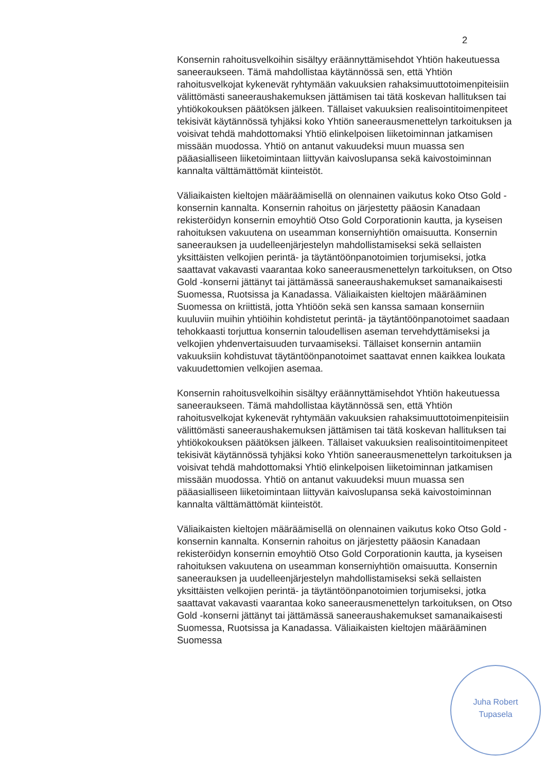2
Konsernin rahoitusvelkoihin sisältyy eräännyttämisehdot Yhtiön hakeutuessa saneeraukseen. Tämä mahdollistaa käytännössä sen, että Yhtiön rahoitusvelkojat kykenevät ryhtymään vakuuksien rahaksimuuttotoimenpiteisiin välittömästi saneeraushakemuksen jättämisen tai tätä koskevan hallituksen tai yhtiökokouksen päätöksen jälkeen. Tällaiset vakuuksien realisointitoimenpiteet tekisivät käytännössä tyhjäksi koko Yhtiön saneerausmenettelyn tarkoituksen ja voisivat tehdä mahdottomaksi Yhtiö elinkelpoisen liiketoiminnan jatkamisen missään muodossa. Yhtiö on antanut vakuudeksi muun muassa sen pääasialliseen liiketoimintaan liittyvän kaivoslupansa sekä kaivostoiminnan kannalta välttämättömät kiinteistöt.
Väliaikaisten kieltojen määräämisellä on olennainen vaikutus koko Otso Gold -konsernin kannalta. Konsernin rahoitus on järjestetty pääosin Kanadaan rekisteröidyn konsernin emoyhtiö Otso Gold Corporationin kautta, ja kyseisen rahoituksen vakuutena on useamman konserniyhtiön omaisuutta. Konsernin saneerauksen ja uudelleenjärjestelyn mahdollistamiseksi sekä sellaisten yksittäisten velkojien perintä- ja täytäntöönpanotoimien torjumiseksi, jotka saattavat vakavasti vaarantaa koko saneerausmenettelyn tarkoituksen, on Otso Gold -konserni jättänyt tai jättämässä saneeraushakemukset samanaikaisesti Suomessa, Ruotsissa ja Kanadassa. Väliaikaisten kieltojen määrääminen Suomessa on kriittistä, jotta Yhtiöön sekä sen kanssa samaan konserniin kuuluviin muihin yhtiöihin kohdistetut perintä- ja täytäntöönpanotoimet saadaan tehokkaasti torjuttua konsernin taloudellisen aseman tervehdyttämiseksi ja velkojien yhdenvertaisuuden turvaamiseksi. Tällaiset konsernin antamiin vakuuksiin kohdistuvat täytäntöönpanotoimet saattavat ennen kaikkea loukata vakuudettomien velkojien asemaa.
Konsernin rahoitusvelkoihin sisältyy eräännyttämisehdot Yhtiön hakeutuessa saneeraukseen. Tämä mahdollistaa käytännössä sen, että Yhtiön rahoitusvelkojat kykenevät ryhtymään vakuuksien rahaksimuuttotoimenpiteisiin välittömästi saneeraushakemuksen jättämisen tai tätä koskevan hallituksen tai yhtiökokouksen päätöksen jälkeen. Tällaiset vakuuksien realisointitoimenpiteet tekisivät käytännössä tyhjäksi koko Yhtiön saneerausmenettelyn tarkoituksen ja voisivat tehdä mahdottomaksi Yhtiö elinkelpoisen liiketoiminnan jatkamisen missään muodossa. Yhtiö on antanut vakuudeksi muun muassa sen pääasialliseen liiketoimintaan liittyvän kaivoslupansa sekä kaivostoiminnan kannalta välttämättömät kiinteistöt.
Väliaikaisten kieltojen määräämisellä on olennainen vaikutus koko Otso Gold -konsernin kannalta. Konsernin rahoitus on järjestetty pääosin Kanadaan rekisteröidyn konsernin emoyhtiö Otso Gold Corporationin kautta, ja kyseisen rahoituksen vakuutena on useamman konserniyhtiön omaisuutta. Konsernin saneerauksen ja uudelleenjärjestelyn mahdollistamiseksi sekä sellaisten yksittäisten velkojien perintä- ja täytäntöönpanotoimien torjumiseksi, jotka saattavat vakavasti vaarantaa koko saneerausmenettelyn tarkoituksen, on Otso Gold -konserni jättänyt tai jättämässä saneeraushakemukset samanaikaisesti Suomessa, Ruotsissa ja Kanadassa. Väliaikaisten kieltojen määrääminen Suomessa
Juha Robert
Tupasela